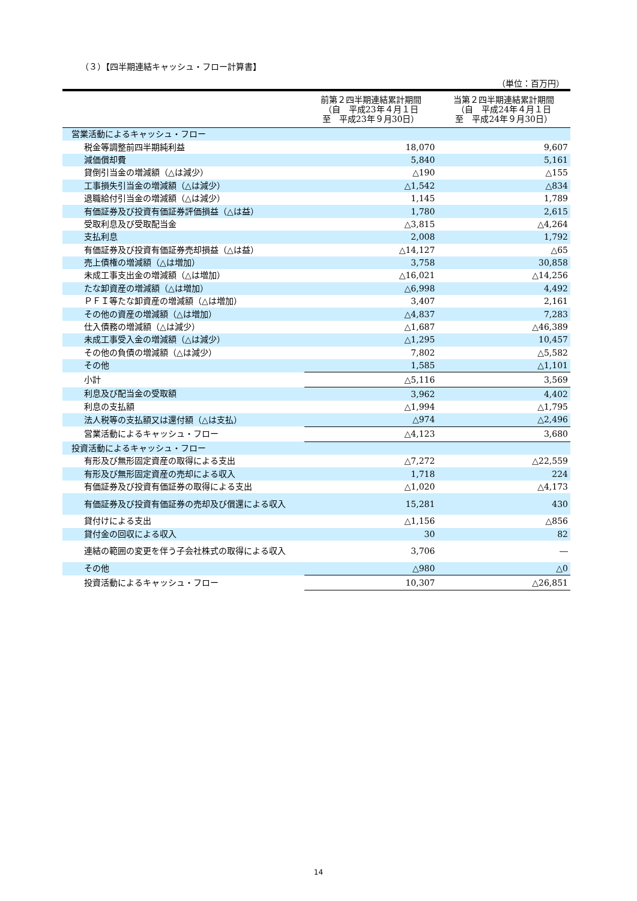（３）【四半期連結キャッシュ・フロー計算書】
（単位：百万円）
| | 前第２四半期連結累計期間 （自 平成23年４月１日 至 平成23年９月30日） | 当第２四半期連結累計期間 （自 平成24年４月１日 至 平成24年９月30日） |
| --- | --- | --- |
| 営業活動によるキャッシュ・フロー | | |
| 税金等調整前四半期純利益 | 18,070 | 9,607 |
| 減価償却費 | 5,840 | 5,161 |
| 貸倒引当金の増減額（△は減少） | △190 | △155 |
| 工事損失引当金の増減額（△は減少） | △1,542 | △834 |
| 退職給付引当金の増減額（△は減少） | 1,145 | 1,789 |
| 有価証券及び投資有価証券評価損益（△は益） | 1,780 | 2,615 |
| 受取利息及び受取配当金 | △3,815 | △4,264 |
| 支払利息 | 2,008 | 1,792 |
| 有価証券及び投資有価証券売却損益（△は益） | △14,127 | △65 |
| 売上債権の増減額（△は増加） | 3,758 | 30,858 |
| 未成工事支出金の増減額（△は増加） | △16,021 | △14,256 |
| たな卸資産の増減額（△は増加） | △6,998 | 4,492 |
| ＰＦＩ等たな卸資産の増減額（△は増加） | 3,407 | 2,161 |
| その他の資産の増減額（△は増加） | △4,837 | 7,283 |
| 仕入債務の増減額（△は減少） | △1,687 | △46,389 |
| 未成工事受入金の増減額（△は減少） | △1,295 | 10,457 |
| その他の負債の増減額（△は減少） | 7,802 | △5,582 |
| その他 | 1,585 | △1,101 |
| 小計 | △5,116 | 3,569 |
| 利息及び配当金の受取額 | 3,962 | 4,402 |
| 利息の支払額 | △1,994 | △1,795 |
| 法人税等の支払額又は還付額（△は支払） | △974 | △2,496 |
| 営業活動によるキャッシュ・フロー | △4,123 | 3,680 |
| 投資活動によるキャッシュ・フロー | | |
| 有形及び無形固定資産の取得による支出 | △7,272 | △22,559 |
| 有形及び無形固定資産の売却による収入 | 1,718 | 224 |
| 有価証券及び投資有価証券の取得による支出 | △1,020 | △4,173 |
| 有価証券及び投資有価証券の売却及び償還による収入 | 15,281 | 430 |
| 貸付けによる支出 | △1,156 | △856 |
| 貸付金の回収による収入 | 30 | 82 |
| 連結の範囲の変更を伴う子会社株式の取得による収入 | 3,706 | ― |
| その他 | △980 | △0 |
| 投資活動によるキャッシュ・フロー | 10,307 | △26,851 |
14